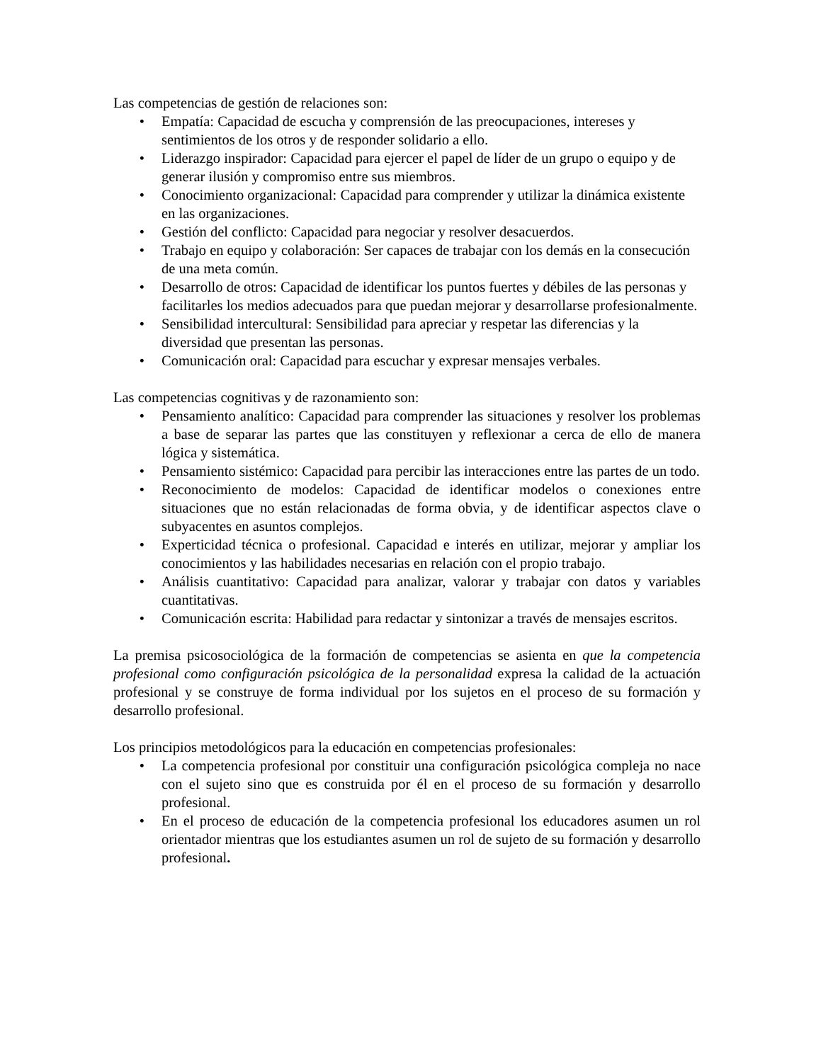Las competencias de gestión de relaciones son:
• Empatía: Capacidad de escucha y comprensión de las preocupaciones, intereses y sentimientos de los otros y de responder solidario a ello.
• Liderazgo inspirador: Capacidad para ejercer el papel de líder de un grupo o equipo y de generar ilusión y compromiso entre sus miembros.
• Conocimiento organizacional: Capacidad para comprender y utilizar la dinámica existente en las organizaciones.
• Gestión del conflicto: Capacidad para negociar y resolver desacuerdos.
• Trabajo en equipo y colaboración: Ser capaces de trabajar con los demás en la consecución de una meta común.
• Desarrollo de otros: Capacidad de identificar los puntos fuertes y débiles de las personas y facilitarles los medios adecuados para que puedan mejorar y desarrollarse profesionalmente.
• Sensibilidad intercultural: Sensibilidad para apreciar y respetar las diferencias y la diversidad que presentan las personas.
• Comunicación oral: Capacidad para escuchar y expresar mensajes verbales.
Las competencias cognitivas y de razonamiento son:
• Pensamiento analítico: Capacidad para comprender las situaciones y resolver los problemas a base de separar las partes que las constituyen y reflexionar a cerca de ello de manera lógica y sistemática.
• Pensamiento sistémico: Capacidad para percibir las interacciones entre las partes de un todo.
• Reconocimiento de modelos: Capacidad de identificar modelos o conexiones entre situaciones que no están relacionadas de forma obvia, y de identificar aspectos clave o subyacentes en asuntos complejos.
• Experticidad técnica o profesional. Capacidad e interés en utilizar, mejorar y ampliar los conocimientos y las habilidades necesarias en relación con el propio trabajo.
• Análisis cuantitativo: Capacidad para analizar, valorar y trabajar con datos y variables cuantitativas.
• Comunicación escrita: Habilidad para redactar y sintonizar a través de mensajes escritos.
La premisa psicosociológica de la formación de competencias se asienta en que la competencia profesional como configuración psicológica de la personalidad expresa la calidad de la actuación profesional y se construye de forma individual por los sujetos en el proceso de su formación y desarrollo profesional.
Los principios metodológicos para la educación en competencias profesionales:
• La competencia profesional por constituir una configuración psicológica compleja no nace con el sujeto sino que es construida por él en el proceso de su formación y desarrollo profesional.
• En el proceso de educación de la competencia profesional los educadores asumen un rol orientador mientras que los estudiantes asumen un rol de sujeto de su formación y desarrollo profesional.